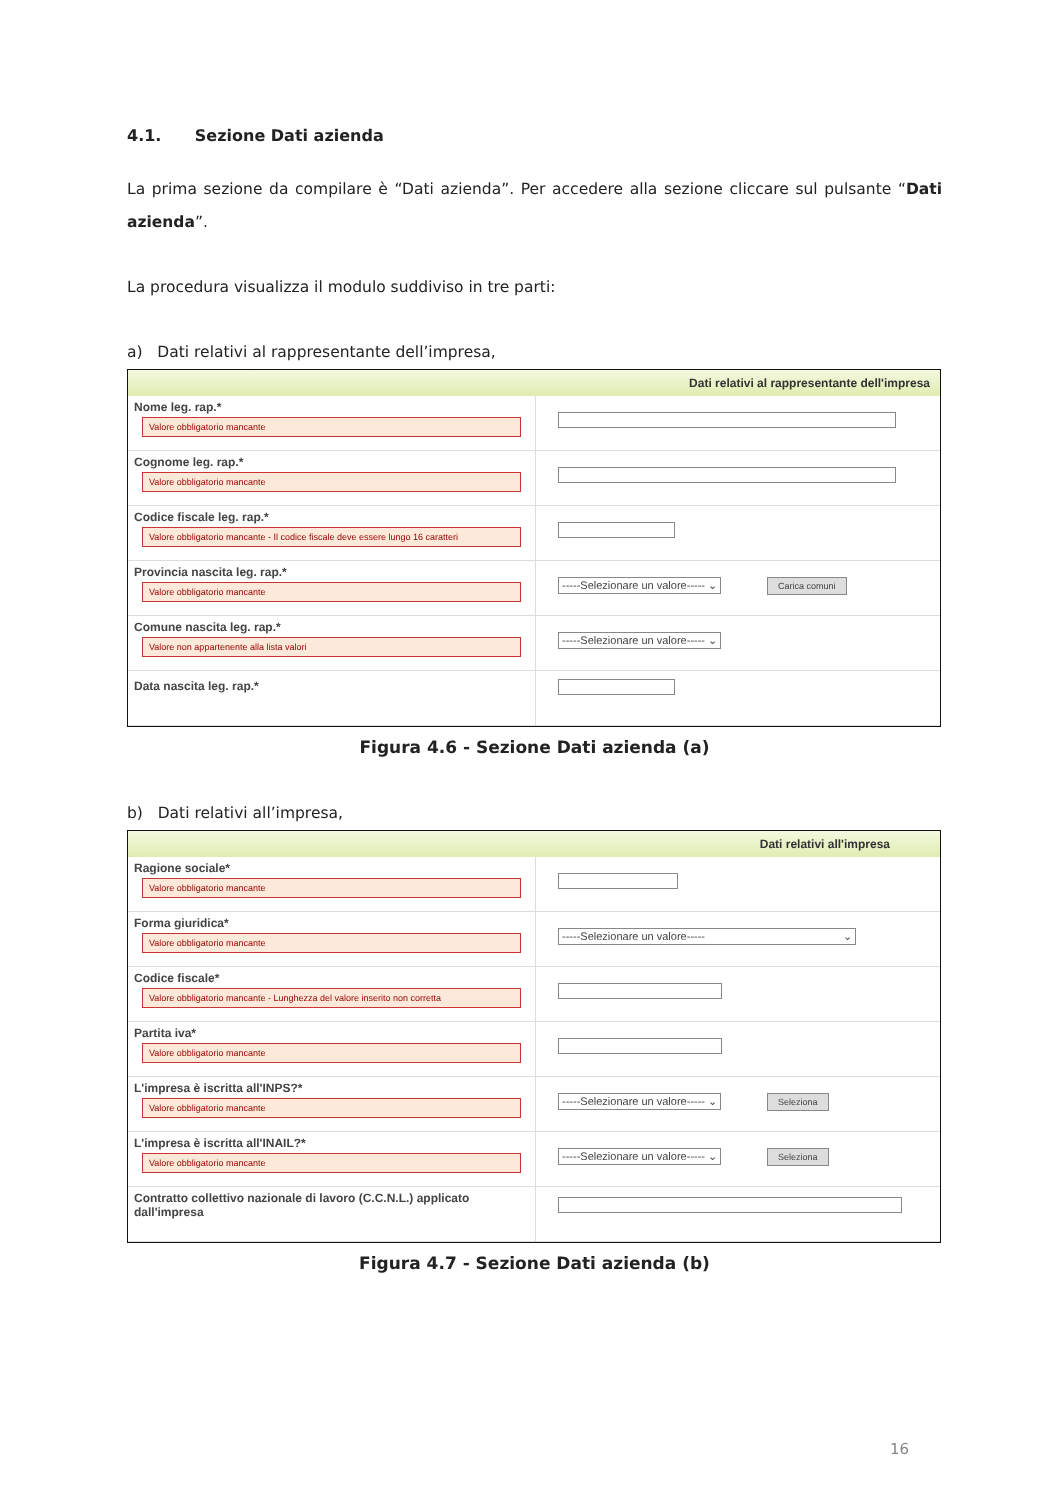4.1. Sezione Dati azienda
La prima sezione da compilare è “Dati azienda”. Per accedere alla sezione cliccare sul pulsante “Dati azienda”.
La procedura visualizza il modulo suddiviso in tre parti:
a) Dati relativi al rappresentante dell’impresa,
| Dati relativi al rappresentante dell'impresa | |
| --- | --- |
| Nome leg. rap.* Valore obbligatorio mancante | |
| Cognome leg. rap.* Valore obbligatorio mancante | |
| Codice fiscale leg. rap.* Valore obbligatorio mancante - Il codice fiscale deve essere lungo 16 caratteri | |
| Provincia nascita leg. rap.* Valore obbligatorio mancante | -----Selezionare un valore----- ⌄ Carica comuni |
| Comune nascita leg. rap.* Valore non appartenente alla lista valori | -----Selezionare un valore----- ⌄ |
| Data nascita leg. rap.* | |
Figura 4.6 - Sezione Dati azienda (a)
b) Dati relativi all’impresa,
| Dati relativi all'impresa | |
| --- | --- |
| Ragione sociale* Valore obbligatorio mancante | |
| Forma giuridica* Valore obbligatorio mancante | -----Selezionare un valore----- ⌄ |
| Codice fiscale* Valore obbligatorio mancante - Lunghezza del valore inserito non corretta | |
| Partita iva* Valore obbligatorio mancante | |
| L'impresa è iscritta all'INPS?* Valore obbligatorio mancante | -----Selezionare un valore----- ⌄ Seleziona |
| L'impresa è iscritta all'INAIL?* Valore obbligatorio mancante | -----Selezionare un valore----- ⌄ Seleziona |
| Contratto collettivo nazionale di lavoro (C.C.N.L.) applicato dall'impresa | |
Figura 4.7 - Sezione Dati azienda (b)
16